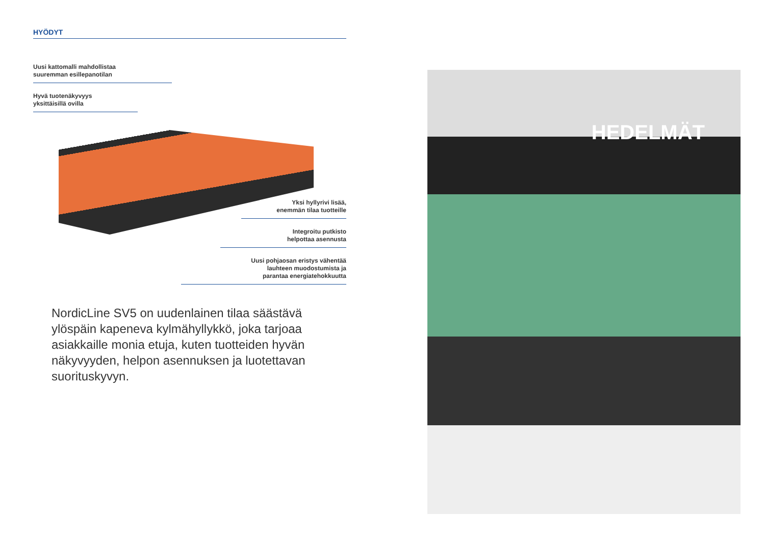HYÖDYT
Uusi kattomalli mahdollistaa
suuremman esillepanotilan
Hyvä tuotenäkyvyys
yksittäisillä ovilla
Yksi hyllyrivi lisää,
enemmän tilaa tuotteille
Integroitu putkisto
helpottaa asennusta
Uusi pohjaosan eristys vähentää
lauhteen muodostumista ja
parantaa energiatehokkuutta
NordicLine SV5 on uudenlainen tilaa säästävä ylöspäin kapeneva kylmähyllykkö, joka tarjoaa asiakkaille monia etuja, kuten tuotteiden hyvän näkyvyyden, helpon asennuksen ja luotettavan suorituskyvyn.
HEDELMÄT